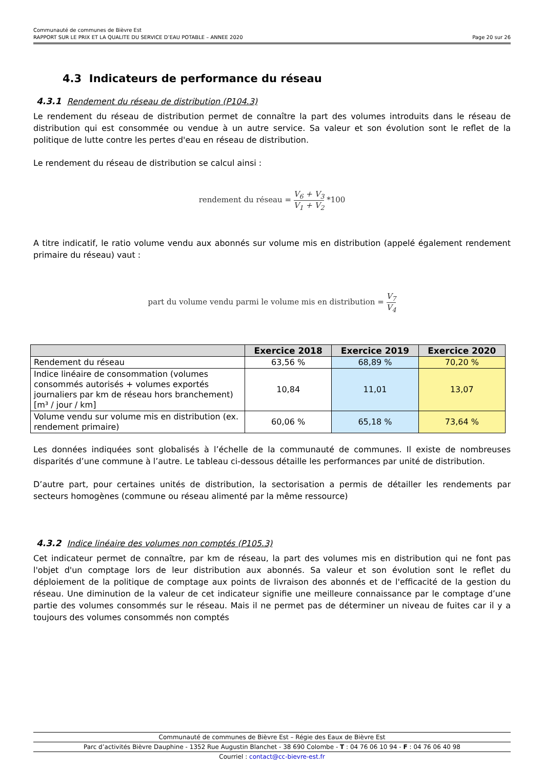Communauté de communes de Bièvre Est
RAPPORT SUR LE PRIX ET LA QUALITE DU SERVICE D’EAU POTABLE – ANNEE 2020 Page 20 sur 26
4.3 Indicateurs de performance du réseau
4.3.1 Rendement du réseau de distribution (P104.3)
Le rendement du réseau de distribution permet de connaître la part des volumes introduits dans le réseau de distribution qui est consommée ou vendue à un autre service. Sa valeur et son évolution sont le reflet de la politique de lutte contre les pertes d'eau en réseau de distribution.
Le rendement du réseau de distribution se calcul ainsi :
rendement du réseau = V<sub>6</sub> + V<sub>3</sub> V<sub>1</sub> + V<sub>2</sub> *100
A titre indicatif, le ratio volume vendu aux abonnés sur volume mis en distribution (appelé également rendement primaire du réseau) vaut :
part du volume vendu parmi le volume mis en distribution = V<sub>7</sub> V<sub>4</sub>
| | Exercice 2018 | Exercice 2019 | Exercice 2020 |
| --- | --- | --- | --- |
| Rendement du réseau | 63,56 % | 68,89 % | 70,20 % |
| Indice linéaire de consommation (volumes consommés autorisés + volumes exportés journaliers par km de réseau hors branchement) [m³ / jour / km] | 10,84 | 11,01 | 13,07 |
| Volume vendu sur volume mis en distribution (ex. rendement primaire) | 60,06 % | 65,18 % | 73,64 % |
Les données indiquées sont globalisés à l’échelle de la communauté de communes. Il existe de nombreuses disparités d’une commune à l’autre. Le tableau ci-dessous détaille les performances par unité de distribution.
D’autre part, pour certaines unités de distribution, la sectorisation a permis de détailler les rendements par secteurs homogènes (commune ou réseau alimenté par la même ressource)
4.3.2 Indice linéaire des volumes non comptés (P105.3)
Cet indicateur permet de connaître, par km de réseau, la part des volumes mis en distribution qui ne font pas l'objet d'un comptage lors de leur distribution aux abonnés. Sa valeur et son évolution sont le reflet du déploiement de la politique de comptage aux points de livraison des abonnés et de l'efficacité de la gestion du réseau. Une diminution de la valeur de cet indicateur signifie une meilleure connaissance par le comptage d’une partie des volumes consommés sur le réseau. Mais il ne permet pas de déterminer un niveau de fuites car il y a toujours des volumes consommés non comptés
Communauté de communes de Bièvre Est – Régie des Eaux de Bièvre Est
Parc d’activités Bièvre Dauphine - 1352 Rue Augustin Blanchet - 38 690 Colombe - T : 04 76 06 10 94 - F : 04 76 06 40 98
Courriel : contact@cc-bievre-est.fr